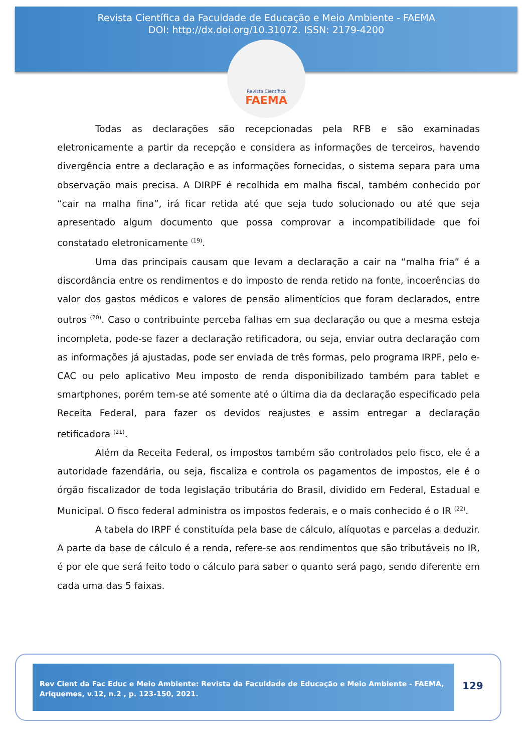Revista Científica da Faculdade de Educação e Meio Ambiente - FAEMA
DOI: http://dx.doi.org/10.31072. ISSN: 2179-4200
Revista Científica
FAEMA
Todas as declarações são recepcionadas pela RFB e são examinadas eletronicamente a partir da recepção e considera as informações de terceiros, havendo divergência entre a declaração e as informações fornecidas, o sistema separa para uma observação mais precisa. A DIRPF é recolhida em malha fiscal, também conhecido por “cair na malha fina”, irá ficar retida até que seja tudo solucionado ou até que seja apresentado algum documento que possa comprovar a incompatibilidade que foi constatado eletronicamente <sup>(19)</sup>.
Uma das principais causam que levam a declaração a cair na “malha fria” é a discordância entre os rendimentos e do imposto de renda retido na fonte, incoerências do valor dos gastos médicos e valores de pensão alimentícios que foram declarados, entre outros <sup>(20)</sup>. Caso o contribuinte perceba falhas em sua declaração ou que a mesma esteja incompleta, pode-se fazer a declaração retificadora, ou seja, enviar outra declaração com as informações já ajustadas, pode ser enviada de três formas, pelo programa IRPF, pelo e-CAC ou pelo aplicativo Meu imposto de renda disponibilizado também para tablet e smartphones, porém tem-se até somente até o última dia da declaração especificado pela Receita Federal, para fazer os devidos reajustes e assim entregar a declaração retificadora <sup>(21)</sup>.
Além da Receita Federal, os impostos também são controlados pelo fisco, ele é a autoridade fazendária, ou seja, fiscaliza e controla os pagamentos de impostos, ele é o órgão fiscalizador de toda legislação tributária do Brasil, dividido em Federal, Estadual e Municipal. O fisco federal administra os impostos federais, e o mais conhecido é o IR <sup>(22)</sup>.
A tabela do IRPF é constituída pela base de cálculo, alíquotas e parcelas a deduzir. A parte da base de cálculo é a renda, refere-se aos rendimentos que são tributáveis no IR, é por ele que será feito todo o cálculo para saber o quanto será pago, sendo diferente em cada uma das 5 faixas.
Rev Cient da Fac Educ e Meio Ambiente: Revista da Faculdade de Educação e Meio Ambiente - FAEMA, Ariquemes, v.12, n.2 , p. 123-150, 2021.
129